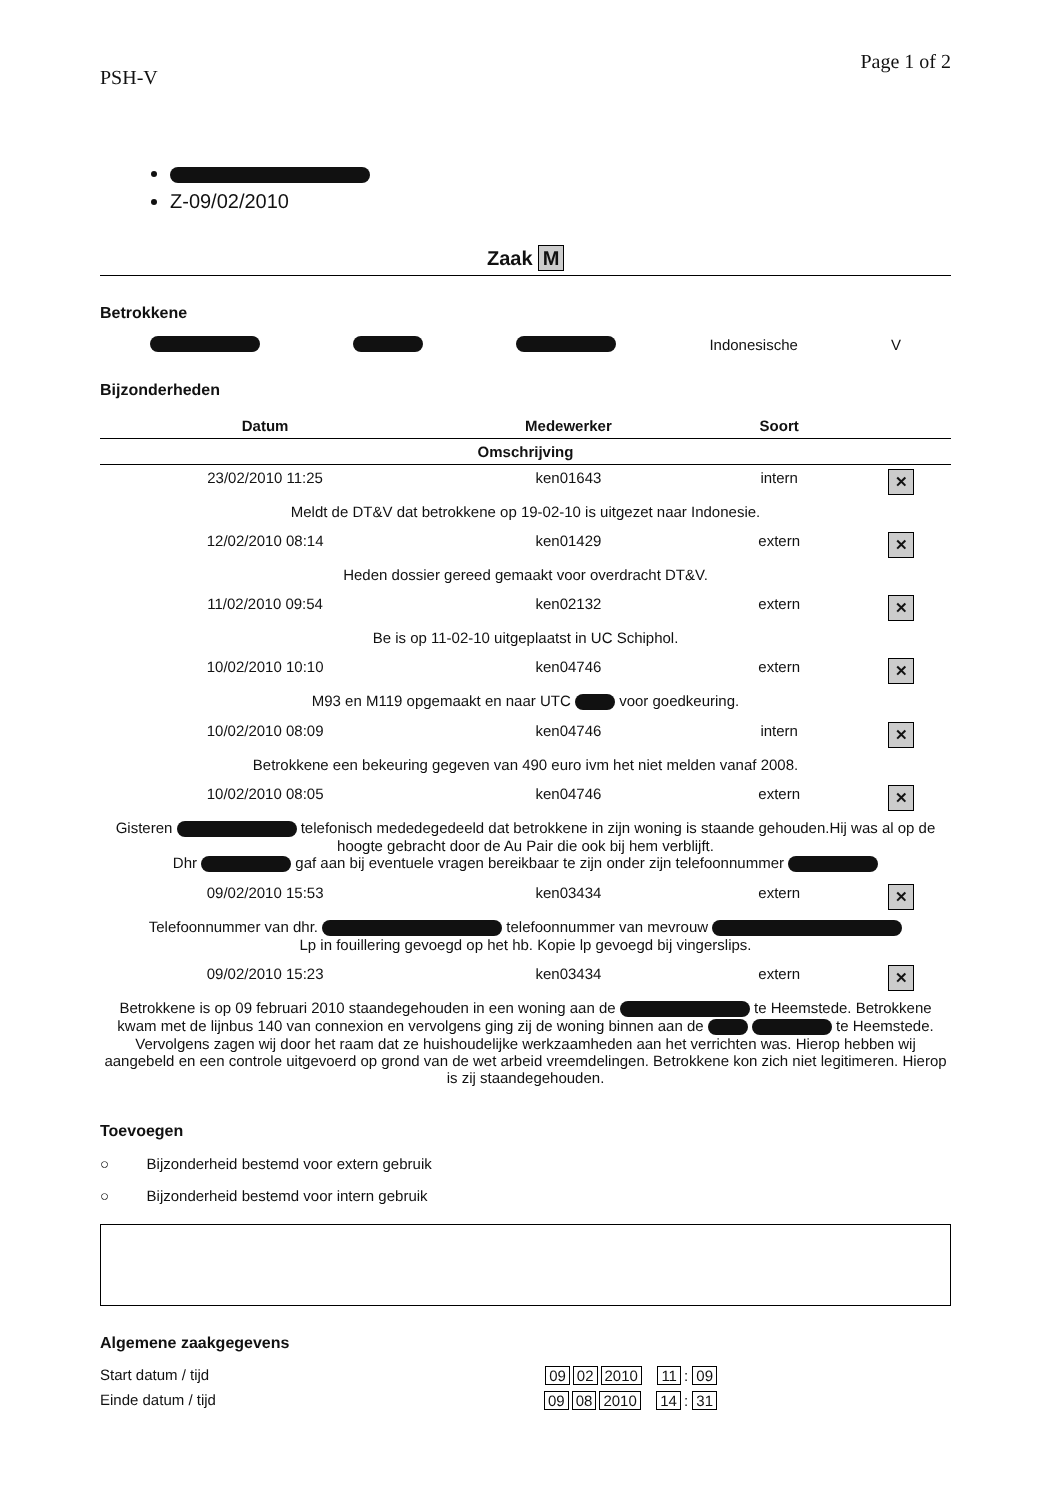PSH-V Page 1 of 2
Z-09/02/2010
Zaak M
Betrokkene
Indonesische V
Bijzonderheden
| Datum | Medewerker | Soort | |
| --- | --- | --- | --- |
| Omschrijving | | | |
| 23/02/2010 11:25 | ken01643 | intern | ✕ |
| Meldt de DT&V dat betrokkene op 19-02-10 is uitgezet naar Indonesie. | | | |
| 12/02/2010 08:14 | ken01429 | extern | ✕ |
| Heden dossier gereed gemaakt voor overdracht DT&V. | | | |
| 11/02/2010 09:54 | ken02132 | extern | ✕ |
| Be is op 11-02-10 uitgeplaatst in UC Schiphol. | | | |
| 10/02/2010 10:10 | ken04746 | extern | ✕ |
| M93 en M119 opgemaakt en naar UTC voor goedkeuring. | | | |
| 10/02/2010 08:09 | ken04746 | intern | ✕ |
| Betrokkene een bekeuring gegeven van 490 euro ivm het niet melden vanaf 2008. | | | |
| 10/02/2010 08:05 | ken04746 | extern | ✕ |
| Gisteren telefonisch mededegedeeld dat betrokkene in zijn woning is staande gehouden.Hij was al op de hoogte gebracht door de Au Pair die ook bij hem verblijft. Dhr gaf aan bij eventuele vragen bereikbaar te zijn onder zijn telefoonnummer | | | |
| 09/02/2010 15:53 | ken03434 | extern | ✕ |
| Telefoonnummer van dhr. telefoonnummer van mevrouw Lp in fouillering gevoegd op het hb. Kopie lp gevoegd bij vingerslips. | | | |
| 09/02/2010 15:23 | ken03434 | extern | ✕ |
| Betrokkene is op 09 februari 2010 staandegehouden in een woning aan de te Heemstede. Betrokkene kwam met de lijnbus 140 van connexion en vervolgens ging zij de woning binnen aan de te Heemstede. Vervolgens zagen wij door het raam dat ze huishoudelijke werkzaamheden aan het verrichten was. Hierop hebben wij aangebeld en een controle uitgevoerd op grond van de wet arbeid vreemdelingen. Betrokkene kon zich niet legitimeren. Hierop is zij staandegehouden. | | | |
Toevoegen
○ Bijzonderheid bestemd voor extern gebruik
○ Bijzonderheid bestemd voor intern gebruik
Algemene zaakgegevens
Start datum / tijd 09 02 2010 11: 09
Einde datum / tijd 09 08 2010 14: 31